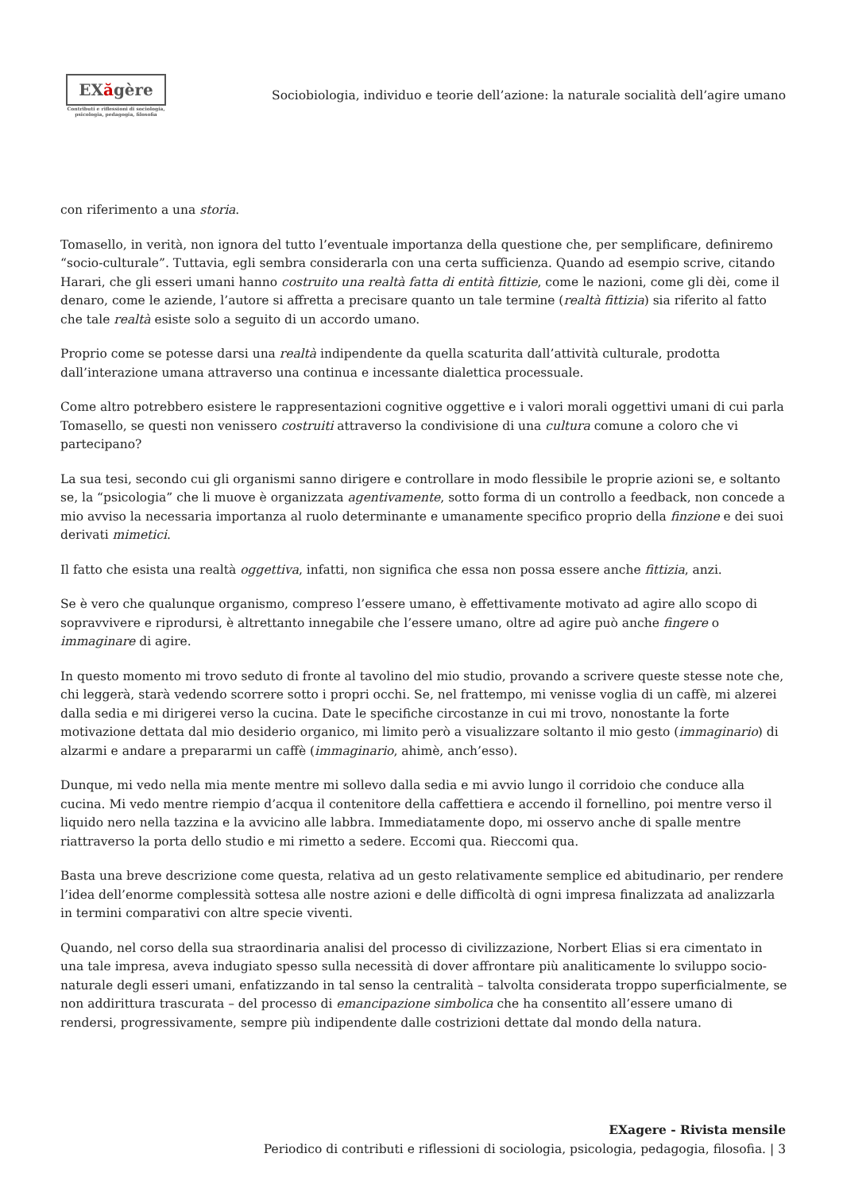EXăgère
Contributi e riflessioni di sociologia,
psicologia, pedagogia, filosofia
Sociobiologia, individuo e teorie dell’azione: la naturale socialità dell’agire umano
con riferimento a una storia.
Tomasello, in verità, non ignora del tutto l’eventuale importanza della questione che, per semplificare, definiremo “socio-culturale”. Tuttavia, egli sembra considerarla con una certa sufficienza. Quando ad esempio scrive, citando Harari, che gli esseri umani hanno costruito una realtà fatta di entità fittizie, come le nazioni, come gli dèi, come il denaro, come le aziende, l’autore si affretta a precisare quanto un tale termine (realtà fittizia) sia riferito al fatto che tale realtà esiste solo a seguito di un accordo umano.
Proprio come se potesse darsi una realtà indipendente da quella scaturita dall’attività culturale, prodotta dall’interazione umana attraverso una continua e incessante dialettica processuale.
Come altro potrebbero esistere le rappresentazioni cognitive oggettive e i valori morali oggettivi umani di cui parla Tomasello, se questi non venissero costruiti attraverso la condivisione di una cultura comune a coloro che vi partecipano?
La sua tesi, secondo cui gli organismi sanno dirigere e controllare in modo flessibile le proprie azioni se, e soltanto se, la “psicologia” che li muove è organizzata agentivamente, sotto forma di un controllo a feedback, non concede a mio avviso la necessaria importanza al ruolo determinante e umanamente specifico proprio della finzione e dei suoi derivati mimetici.
Il fatto che esista una realtà oggettiva, infatti, non significa che essa non possa essere anche fittizia, anzi.
Se è vero che qualunque organismo, compreso l’essere umano, è effettivamente motivato ad agire allo scopo di sopravvivere e riprodursi, è altrettanto innegabile che l’essere umano, oltre ad agire può anche fingere o immaginare di agire.
In questo momento mi trovo seduto di fronte al tavolino del mio studio, provando a scrivere queste stesse note che, chi leggerà, starà vedendo scorrere sotto i propri occhi. Se, nel frattempo, mi venisse voglia di un caffè, mi alzerei dalla sedia e mi dirigerei verso la cucina. Date le specifiche circostanze in cui mi trovo, nonostante la forte motivazione dettata dal mio desiderio organico, mi limito però a visualizzare soltanto il mio gesto (immaginario) di alzarmi e andare a prepararmi un caffè (immaginario, ahimè, anch’esso).
Dunque, mi vedo nella mia mente mentre mi sollevo dalla sedia e mi avvio lungo il corridoio che conduce alla cucina. Mi vedo mentre riempio d’acqua il contenitore della caffettiera e accendo il fornellino, poi mentre verso il liquido nero nella tazzina e la avvicino alle labbra. Immediatamente dopo, mi osservo anche di spalle mentre riattraverso la porta dello studio e mi rimetto a sedere. Eccomi qua. Rieccomi qua.
Basta una breve descrizione come questa, relativa ad un gesto relativamente semplice ed abitudinario, per rendere l’idea dell’enorme complessità sottesa alle nostre azioni e delle difficoltà di ogni impresa finalizzata ad analizzarla in termini comparativi con altre specie viventi.
Quando, nel corso della sua straordinaria analisi del processo di civilizzazione, Norbert Elias si era cimentato in una tale impresa, aveva indugiato spesso sulla necessità di dover affrontare più analiticamente lo sviluppo socio-naturale degli esseri umani, enfatizzando in tal senso la centralità – talvolta considerata troppo superficialmente, se non addirittura trascurata – del processo di emancipazione simbolica che ha consentito all’essere umano di rendersi, progressivamente, sempre più indipendente dalle costrizioni dettate dal mondo della natura.
EXagere - Rivista mensile
Periodico di contributi e riflessioni di sociologia, psicologia, pedagogia, filosofia. | 3